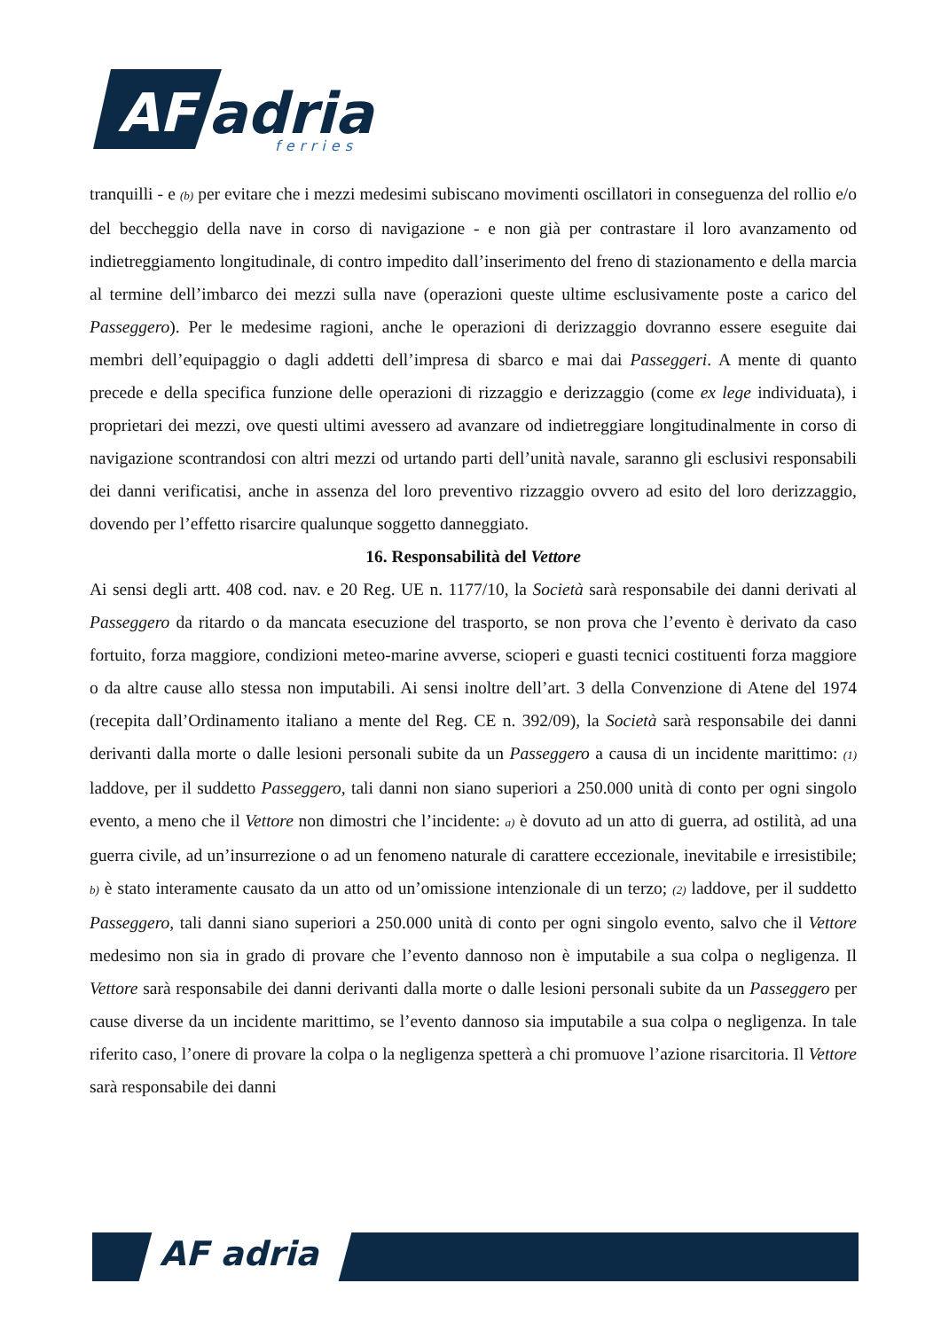AF
adria
ferries
tranquilli - e (b) per evitare che i mezzi medesimi subiscano movimenti oscillatori in conseguenza del rollio e/o del beccheggio della nave in corso di navigazione - e non già per contrastare il loro avanzamento od indietreggiamento longitudinale, di contro impedito dall’inserimento del freno di stazionamento e della marcia al termine dell’imbarco dei mezzi sulla nave (operazioni queste ultime esclusivamente poste a carico del Passeggero). Per le medesime ragioni, anche le operazioni di derizzaggio dovranno essere eseguite dai membri dell’equipaggio o dagli addetti dell’impresa di sbarco e mai dai Passeggeri. A mente di quanto precede e della specifica funzione delle operazioni di rizzaggio e derizzaggio (come ex lege individuata), i proprietari dei mezzi, ove questi ultimi avessero ad avanzare od indietreggiare longitudinalmente in corso di navigazione scontrandosi con altri mezzi od urtando parti dell’unità navale, saranno gli esclusivi responsabili dei danni verificatisi, anche in assenza del loro preventivo rizzaggio ovvero ad esito del loro derizzaggio, dovendo per l’effetto risarcire qualunque soggetto danneggiato.
16. Responsabilità del Vettore
Ai sensi degli artt. 408 cod. nav. e 20 Reg. UE n. 1177/10, la Società sarà responsabile dei danni derivati al Passeggero da ritardo o da mancata esecuzione del trasporto, se non prova che l’evento è derivato da caso fortuito, forza maggiore, condizioni meteo-marine avverse, scioperi e guasti tecnici costituenti forza maggiore o da altre cause allo stessa non imputabili. Ai sensi inoltre dell’art. 3 della Convenzione di Atene del 1974 (recepita dall’Ordinamento italiano a mente del Reg. CE n. 392/09), la Società sarà responsabile dei danni derivanti dalla morte o dalle lesioni personali subite da un Passeggero a causa di un incidente marittimo: (1) laddove, per il suddetto Passeggero, tali danni non siano superiori a 250.000 unità di conto per ogni singolo evento, a meno che il Vettore non dimostri che l’incidente: a) è dovuto ad un atto di guerra, ad ostilità, ad una guerra civile, ad un’insurrezione o ad un fenomeno naturale di carattere eccezionale, inevitabile e irresistibile; b) è stato interamente causato da un atto od un’omissione intenzionale di un terzo; (2) laddove, per il suddetto Passeggero, tali danni siano superiori a 250.000 unità di conto per ogni singolo evento, salvo che il Vettore medesimo non sia in grado di provare che l’evento dannoso non è imputabile a sua colpa o negligenza. Il Vettore sarà responsabile dei danni derivanti dalla morte o dalle lesioni personali subite da un Passeggero per cause diverse da un incidente marittimo, se l’evento dannoso sia imputabile a sua colpa o negligenza. In tale riferito caso, l’onere di provare la colpa o la negligenza spetterà a chi promuove l’azione risarcitoria. Il Vettore sarà responsabile dei danni
AF adria